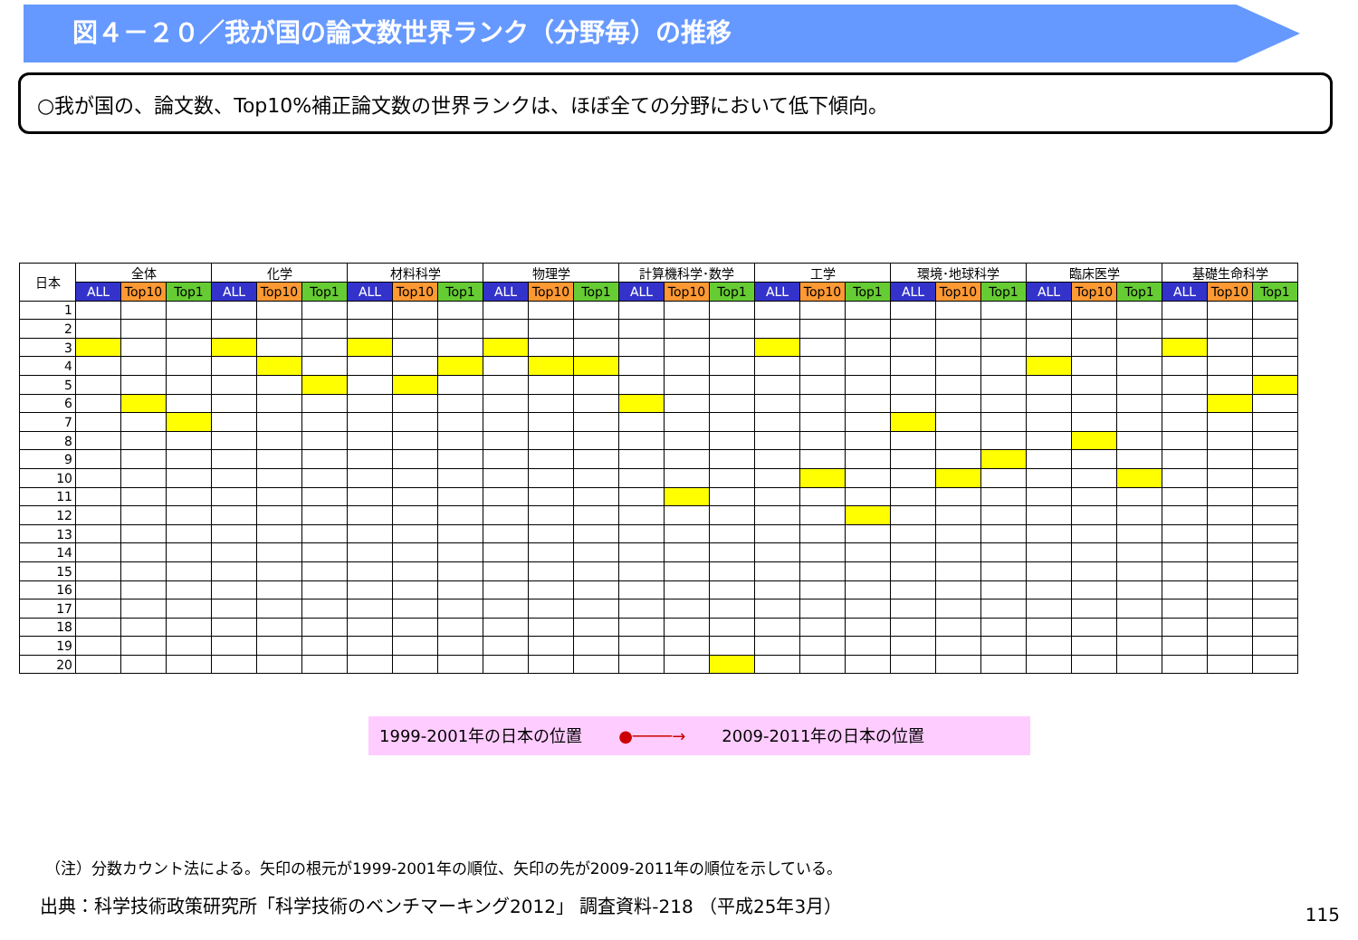図４－２０／我が国の論文数世界ランク（分野毎）の推移
○我が国の、論文数、Top10%補正論文数の世界ランクは、ほぼ全ての分野において低下傾向。
| 日本 | 全体 | | | 化学 | | | 材料科学 | | | 物理学 | | | 計算機科学･数学 | | | 工学 | | | 環境･地球科学 | | | 臨床医学 | | | 基礎生命科学 | | |
| --- | --- | --- | --- | --- | --- | --- | --- | --- | --- | --- | --- | --- | --- | --- | --- | --- | --- | --- | --- | --- | --- | --- | --- | --- | --- | --- | --- |
| | ALL | Top10 | Top1 | ALL | Top10 | Top1 | ALL | Top10 | Top1 | ALL | Top10 | Top1 | ALL | Top10 | Top1 | ALL | Top10 | Top1 | ALL | Top10 | Top1 | ALL | Top10 | Top1 | ALL | Top10 | Top1 |
| 1 | | | | | | | | | | | | | | | | | | | | | | | | | | | |
| 2 | | | | | | | | | | | | | | | | | | | | | | | | | | | |
| 3 | | | | | | | | | | | | | | | | | | | | | | | | | | | |
| 4 | | | | | | | | | | | | | | | | | | | | | | | | | | | |
| 5 | | | | | | | | | | | | | | | | | | | | | | | | | | | |
| 6 | | | | | | | | | | | | | | | | | | | | | | | | | | | |
| 7 | | | | | | | | | | | | | | | | | | | | | | | | | | | |
| 8 | | | | | | | | | | | | | | | | | | | | | | | | | | | |
| 9 | | | | | | | | | | | | | | | | | | | | | | | | | | | |
| 10 | | | | | | | | | | | | | | | | | | | | | | | | | | | |
| 11 | | | | | | | | | | | | | | | | | | | | | | | | | | | |
| 12 | | | | | | | | | | | | | | | | | | | | | | | | | | | |
| 13 | | | | | | | | | | | | | | | | | | | | | | | | | | | |
| 14 | | | | | | | | | | | | | | | | | | | | | | | | | | | |
| 15 | | | | | | | | | | | | | | | | | | | | | | | | | | | |
| 16 | | | | | | | | | | | | | | | | | | | | | | | | | | | |
| 17 | | | | | | | | | | | | | | | | | | | | | | | | | | | |
| 18 | | | | | | | | | | | | | | | | | | | | | | | | | | | |
| 19 | | | | | | | | | | | | | | | | | | | | | | | | | | | |
| 20 | | | | | | | | | | | | | | | | | | | | | | | | | | | |
1999-2001年の日本の位置 ●────→ 2009-2011年の日本の位置
（注）分数カウント法による。矢印の根元が1999-2001年の順位、矢印の先が2009-2011年の順位を示している。
出典：科学技術政策研究所「科学技術のベンチマーキング2012」 調査資料-218 （平成25年3月）
115